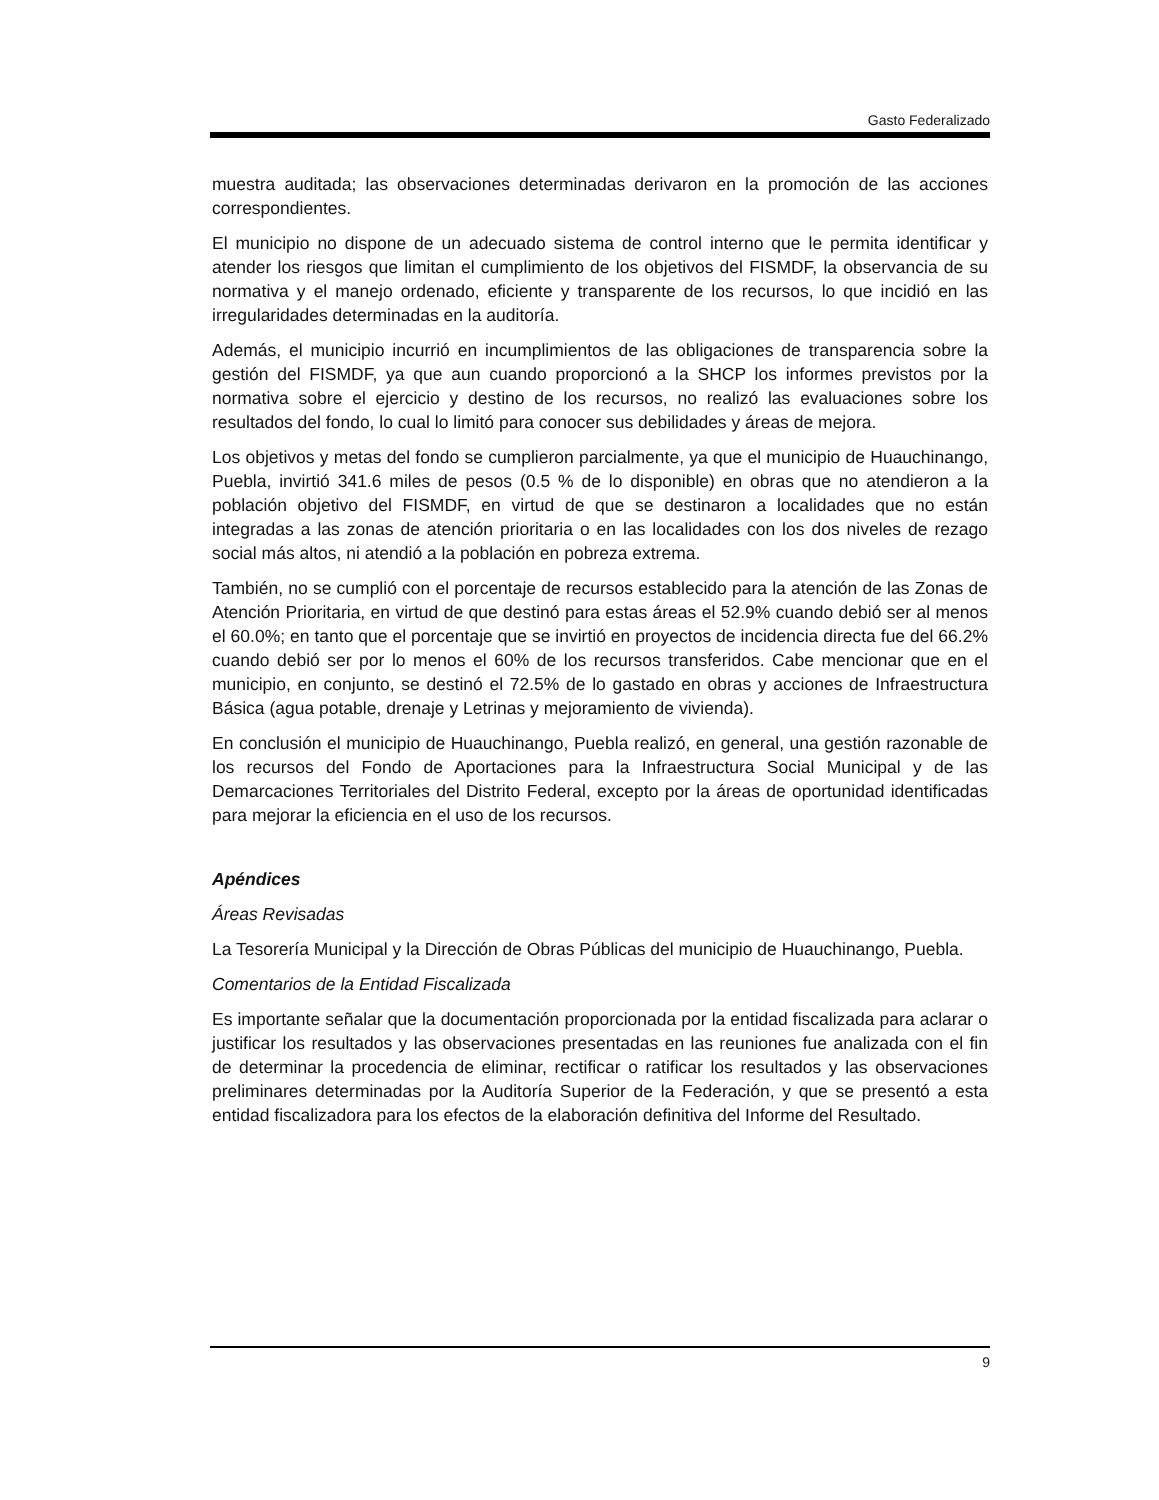Gasto Federalizado
muestra auditada; las observaciones determinadas derivaron en la promoción de las acciones correspondientes.
El municipio no dispone de un adecuado sistema de control interno que le permita identificar y atender los riesgos que limitan el cumplimiento de los objetivos del FISMDF, la observancia de su normativa y el manejo ordenado, eficiente y transparente de los recursos, lo que incidió en las irregularidades determinadas en la auditoría.
Además, el municipio incurrió en incumplimientos de las obligaciones de transparencia sobre la gestión del FISMDF, ya que aun cuando proporcionó a la SHCP los informes previstos por la normativa sobre el ejercicio y destino de los recursos, no realizó las evaluaciones sobre los resultados del fondo, lo cual lo limitó para conocer sus debilidades y áreas de mejora.
Los objetivos y metas del fondo se cumplieron parcialmente, ya que el municipio de Huauchinango, Puebla, invirtió 341.6 miles de pesos (0.5 % de lo disponible) en obras que no atendieron a la población objetivo del FISMDF, en virtud de que se destinaron a localidades que no están integradas a las zonas de atención prioritaria o en las localidades con los dos niveles de rezago social más altos, ni atendió a la población en pobreza extrema.
También, no se cumplió con el porcentaje de recursos establecido para la atención de las Zonas de Atención Prioritaria, en virtud de que destinó para estas áreas el 52.9% cuando debió ser al menos el 60.0%; en tanto que el porcentaje que se invirtió en proyectos de incidencia directa fue del 66.2% cuando debió ser por lo menos el 60% de los recursos transferidos. Cabe mencionar que en el municipio, en conjunto, se destinó el 72.5% de lo gastado en obras y acciones de Infraestructura Básica (agua potable, drenaje y Letrinas y mejoramiento de vivienda).
En conclusión el municipio de Huauchinango, Puebla realizó, en general, una gestión razonable de los recursos del Fondo de Aportaciones para la Infraestructura Social Municipal y de las Demarcaciones Territoriales del Distrito Federal, excepto por la áreas de oportunidad identificadas para mejorar la eficiencia en el uso de los recursos.
Apéndices
Áreas Revisadas
La Tesorería Municipal y la Dirección de Obras Públicas del municipio de Huauchinango, Puebla.
Comentarios de la Entidad Fiscalizada
Es importante señalar que la documentación proporcionada por la entidad fiscalizada para aclarar o justificar los resultados y las observaciones presentadas en las reuniones fue analizada con el fin de determinar la procedencia de eliminar, rectificar o ratificar los resultados y las observaciones preliminares determinadas por la Auditoría Superior de la Federación, y que se presentó a esta entidad fiscalizadora para los efectos de la elaboración definitiva del Informe del Resultado.
9